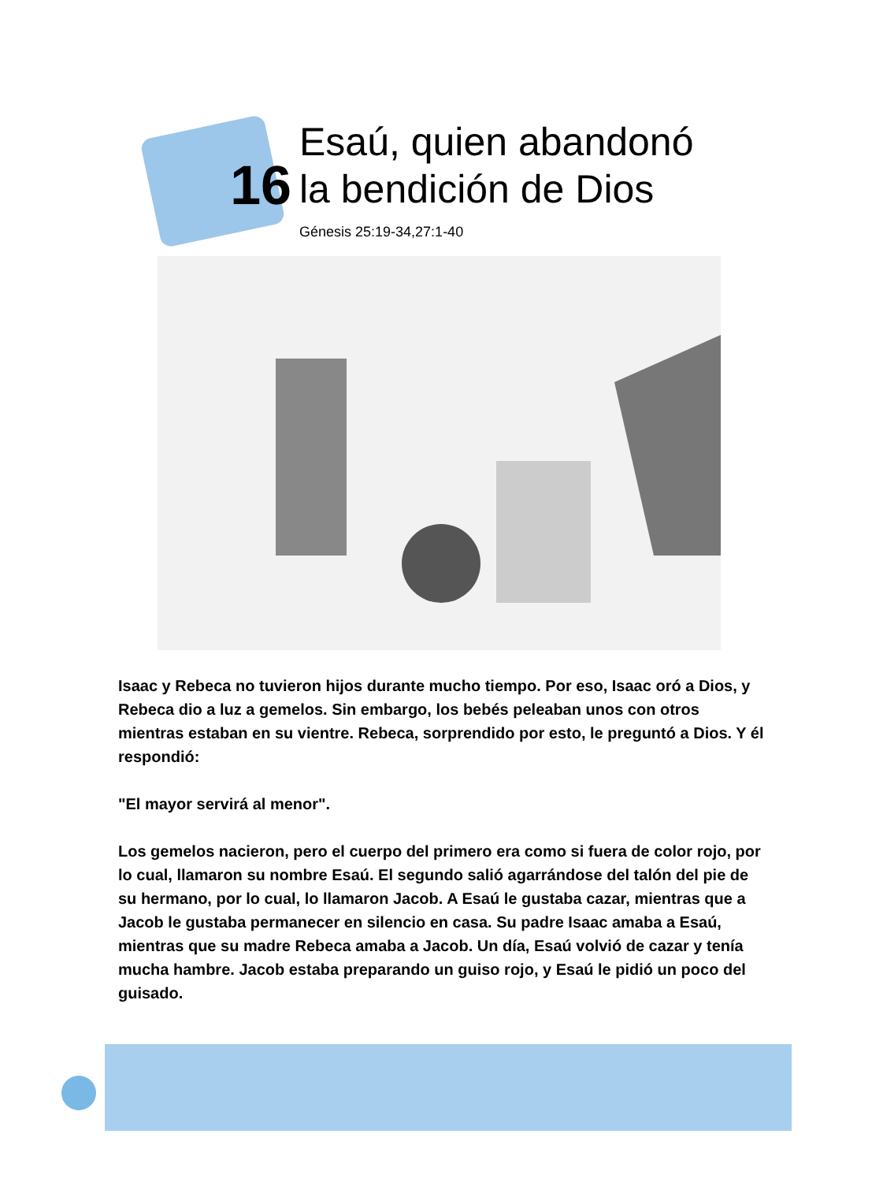16
Esaú, quien abandonó
la bendición de Dios
Génesis 25:19-34,27:1-40
Isaac y Rebeca no tuvieron hijos durante mucho tiempo. Por eso, Isaac oró a Dios, y Rebeca dio a luz a gemelos. Sin embargo, los bebés peleaban unos con otros mientras estaban en su vientre. Rebeca, sorprendido por esto, le preguntó a Dios. Y él respondió:
"El mayor servirá al menor".
Los gemelos nacieron, pero el cuerpo del primero era como si fuera de color rojo, por lo cual, llamaron su nombre Esaú. El segundo salió agarrándose del talón del pie de su hermano, por lo cual, lo llamaron Jacob. A Esaú le gustaba cazar, mientras que a Jacob le gustaba permanecer en silencio en casa. Su padre Isaac amaba a Esaú, mientras que su madre Rebeca amaba a Jacob. Un día, Esaú volvió de cazar y tenía mucha hambre. Jacob estaba preparando un guiso rojo, y Esaú le pidió un poco del guisado.